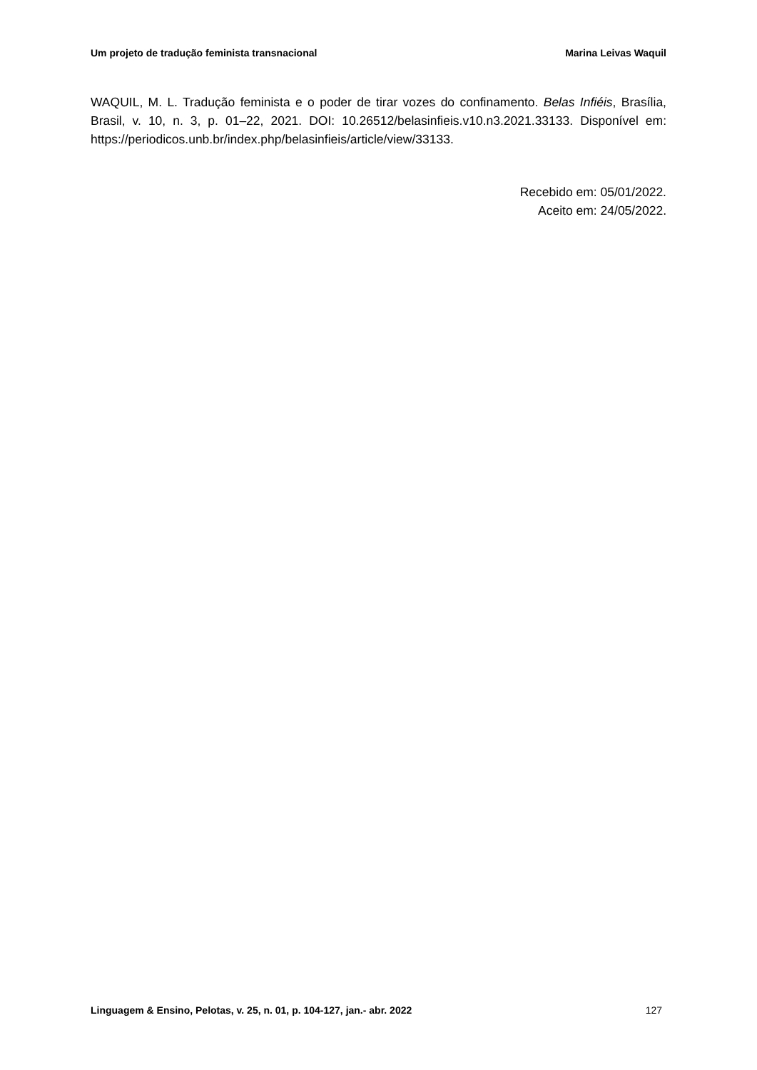Um projeto de tradução feminista transnacional Marina Leivas Waquil
WAQUIL, M. L. Tradução feminista e o poder de tirar vozes do confinamento. Belas Infiéis, Brasília, Brasil, v. 10, n. 3, p. 01–22, 2021. DOI: 10.26512/belasinfieis.v10.n3.2021.33133. Disponível em: https://periodicos.unb.br/index.php/belasinfieis/article/view/33133.
Recebido em: 05/01/2022.
Aceito em: 24/05/2022.
Linguagem & Ensino, Pelotas, v. 25, n. 01, p. 104-127, jan.- abr. 2022 127